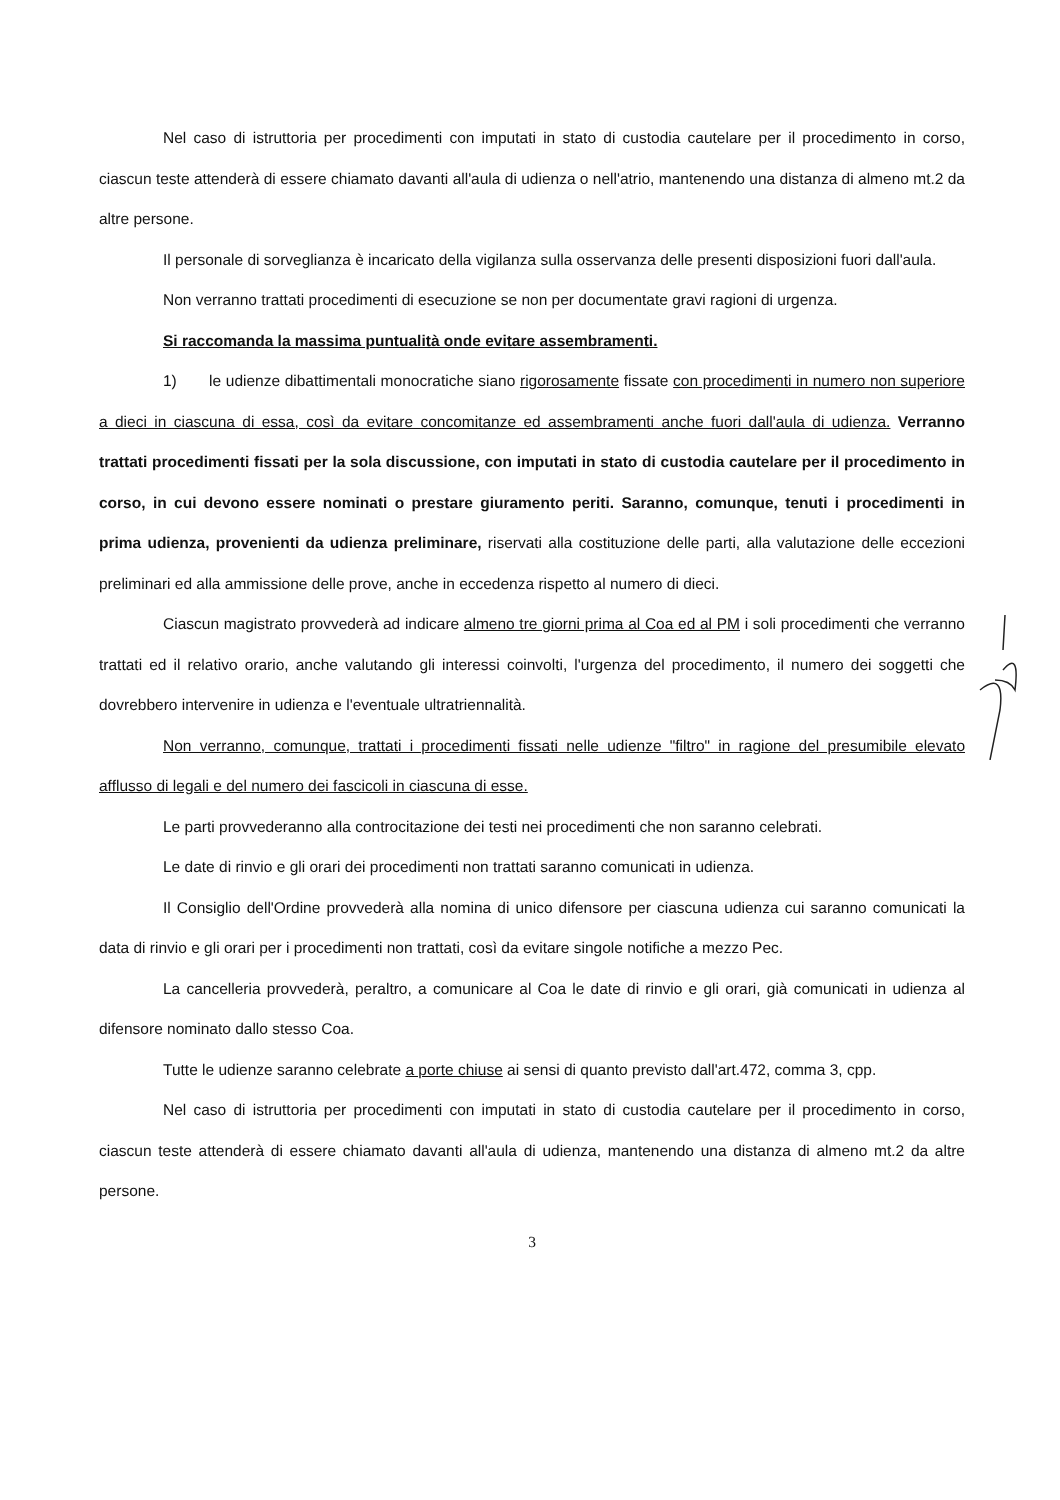Nel caso di istruttoria per procedimenti con imputati in stato di custodia cautelare per il procedimento in corso, ciascun teste attenderà di essere chiamato davanti all'aula di udienza o nell'atrio, mantenendo una distanza di almeno mt.2 da altre persone.
Il personale di sorveglianza è incaricato della vigilanza sulla osservanza delle presenti disposizioni fuori dall'aula.
Non verranno trattati procedimenti di esecuzione se non per documentate gravi ragioni di urgenza.
Si raccomanda la massima puntualità onde evitare assembramenti.
1) le udienze dibattimentali monocratiche siano rigorosamente fissate con procedimenti in numero non superiore a dieci in ciascuna di essa, così da evitare concomitanze ed assembramenti anche fuori dall'aula di udienza. Verranno trattati procedimenti fissati per la sola discussione, con imputati in stato di custodia cautelare per il procedimento in corso, in cui devono essere nominati o prestare giuramento periti. Saranno, comunque, tenuti i procedimenti in prima udienza, provenienti da udienza preliminare, riservati alla costituzione delle parti, alla valutazione delle eccezioni preliminari ed alla ammissione delle prove, anche in eccedenza rispetto al numero di dieci.
Ciascun magistrato provvederà ad indicare almeno tre giorni prima al Coa ed al PM i soli procedimenti che verranno trattati ed il relativo orario, anche valutando gli interessi coinvolti, l'urgenza del procedimento, il numero dei soggetti che dovrebbero intervenire in udienza e l'eventuale ultratriennalità.
Non verranno, comunque, trattati i procedimenti fissati nelle udienze "filtro" in ragione del presumibile elevato afflusso di legali e del numero dei fascicoli in ciascuna di esse.
Le parti provvederanno alla controcitazione dei testi nei procedimenti che non saranno celebrati.
Le date di rinvio e gli orari dei procedimenti non trattati saranno comunicati in udienza.
Il Consiglio dell'Ordine provvederà alla nomina di unico difensore per ciascuna udienza cui saranno comunicati la data di rinvio e gli orari per i procedimenti non trattati, così da evitare singole notifiche a mezzo Pec.
La cancelleria provvederà, peraltro, a comunicare al Coa le date di rinvio e gli orari, già comunicati in udienza al difensore nominato dallo stesso Coa.
Tutte le udienze saranno celebrate a porte chiuse ai sensi di quanto previsto dall'art.472, comma 3, cpp.
Nel caso di istruttoria per procedimenti con imputati in stato di custodia cautelare per il procedimento in corso, ciascun teste attenderà di essere chiamato davanti all'aula di udienza, mantenendo una distanza di almeno mt.2 da altre persone.
3